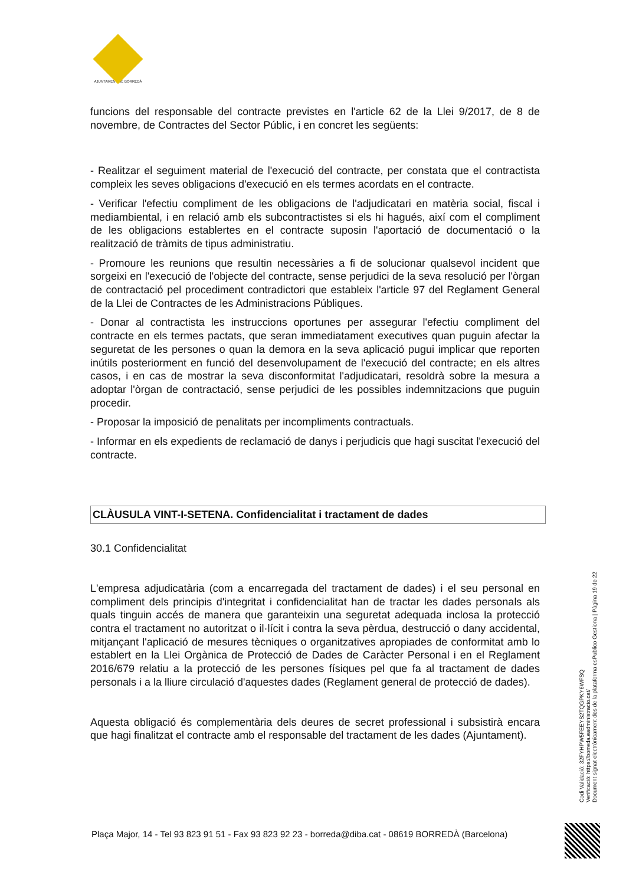AJUNTAMENT DE BORREDÀ
funcions del responsable del contracte previstes en l'article 62 de la Llei 9/2017, de 8 de novembre, de Contractes del Sector Públic, i en concret les següents:
- Realitzar el seguiment material de l'execució del contracte, per constata que el contractista compleix les seves obligacions d'execució en els termes acordats en el contracte.
- Verificar l'efectiu compliment de les obligacions de l'adjudicatari en matèria social, fiscal i mediambiental, i en relació amb els subcontractistes si els hi hagués, així com el compliment de les obligacions establertes en el contracte suposin l'aportació de documentació o la realització de tràmits de tipus administratiu.
- Promoure les reunions que resultin necessàries a fi de solucionar qualsevol incident que sorgeixi en l'execució de l'objecte del contracte, sense perjudici de la seva resolució per l'òrgan de contractació pel procediment contradictori que estableix l'article 97 del Reglament General de la Llei de Contractes de les Administracions Públiques.
- Donar al contractista les instruccions oportunes per assegurar l'efectiu compliment del contracte en els termes pactats, que seran immediatament executives quan puguin afectar la seguretat de les persones o quan la demora en la seva aplicació pugui implicar que reporten inútils posteriorment en funció del desenvolupament de l'execució del contracte; en els altres casos, i en cas de mostrar la seva disconformitat l'adjudicatari, resoldrà sobre la mesura a adoptar l'òrgan de contractació, sense perjudici de les possibles indemnitzacions que puguin procedir.
- Proposar la imposició de penalitats per incompliments contractuals.
- Informar en els expedients de reclamació de danys i perjudicis que hagi suscitat l'execució del contracte.
CLÀUSULA VINT-I-SETENA. Confidencialitat i tractament de dades
30.1 Confidencialitat
L'empresa adjudicatària (com a encarregada del tractament de dades) i el seu personal en compliment dels principis d'integritat i confidencialitat han de tractar les dades personals als quals tinguin accés de manera que garanteixin una seguretat adequada inclosa la protecció contra el tractament no autoritzat o il·lícit i contra la seva pèrdua, destrucció o dany accidental, mitjançant l'aplicació de mesures tècniques o organitzatives apropiades de conformitat amb lo establert en la Llei Orgànica de Protecció de Dades de Caràcter Personal i en el Reglament 2016/679 relatiu a la protecció de les persones físiques pel que fa al tractament de dades personals i a la lliure circulació d'aquestes dades (Reglament general de protecció de dades).
Aquesta obligació és complementària dels deures de secret professional i subsistirà encara que hagi finalitzat el contracte amb el responsable del tractament de les dades (Ajuntament).
Codi Validació: 32FYHPW5FEEYS2TQGPKY6WFSQ
Verificació: https://borreda.eadministracio.cat/
Document signat electrònicament des de la plataforma esPublico Gestiona | Pàgina 19 de 22
Plaça Major, 14 - Tel 93 823 91 51 - Fax 93 823 92 23 - borreda@diba.cat - 08619 BORREDÀ (Barcelona)